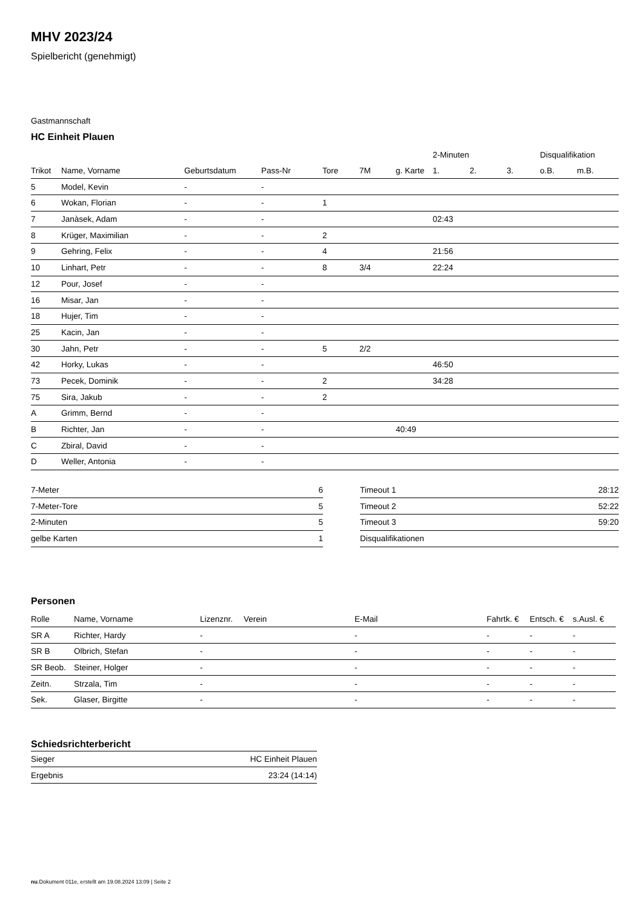MHV 2023/24
Spielbericht (genehmigt)
Gastmannschaft
HC Einheit Plauen
| | | | | | | | 2-Minuten | | | Disqualifikation | |
| --- | --- | --- | --- | --- | --- | --- | --- | --- | --- | --- | --- |
| Trikot | Name, Vorname | Geburtsdatum | Pass-Nr | Tore | 7M | g. Karte | 1. | 2. | 3. | o.B. | m.B. |
| 5 | Model, Kevin | - | - | | | | | | | | |
| 6 | Wokan, Florian | - | - | 1 | | | | | | | |
| 7 | Janàsek, Adam | - | - | | | | 02:43 | | | | |
| 8 | Krüger, Maximilian | - | - | 2 | | | | | | | |
| 9 | Gehring, Felix | - | - | 4 | | | 21:56 | | | | |
| 10 | Linhart, Petr | - | - | 8 | 3/4 | | 22:24 | | | | |
| 12 | Pour, Josef | - | - | | | | | | | | |
| 16 | Misar, Jan | - | - | | | | | | | | |
| 18 | Hujer, Tim | - | - | | | | | | | | |
| 25 | Kacin, Jan | - | - | | | | | | | | |
| 30 | Jahn, Petr | - | - | 5 | 2/2 | | | | | | |
| 42 | Horky, Lukas | - | - | | | | 46:50 | | | | |
| 73 | Pecek, Dominik | - | - | 2 | | | 34:28 | | | | |
| 75 | Sira, Jakub | - | - | 2 | | | | | | | |
| A | Grimm, Bernd | - | - | | | | | | | | |
| B | Richter, Jan | - | - | | | 40:49 | | | | | |
| C | Zbiral, David | - | - | | | | | | | | |
| D | Weller, Antonia | - | - | | | | | | | | |
| 7-Meter | 6 |
| 7-Meter-Tore | 5 |
| 2-Minuten | 5 |
| gelbe Karten | 1 |
| Timeout 1 | 28:12 |
| Timeout 2 | 52:22 |
| Timeout 3 | 59:20 |
| Disqualifikationen | |
Personen
| Rolle | Name, Vorname | Lizenznr. | Verein | E-Mail | Fahrtk. € | Entsch. € | s.Ausl. € |
| --- | --- | --- | --- | --- | --- | --- | --- |
| SR A | Richter, Hardy | - | | - | - | - | - |
| SR B | Olbrich, Stefan | - | | - | - | - | - |
| SR Beob. | Steiner, Holger | - | | - | - | - | - |
| Zeitn. | Strzala, Tim | - | | - | - | - | - |
| Sek. | Glaser, Birgitte | - | | - | - | - | - |
Schiedsrichterbericht
| Sieger | HC Einheit Plauen |
| Ergebnis | 23:24 (14:14) |
nu.Dokument 011e, erstellt am 19.08.2024 13:09 | Seite 2